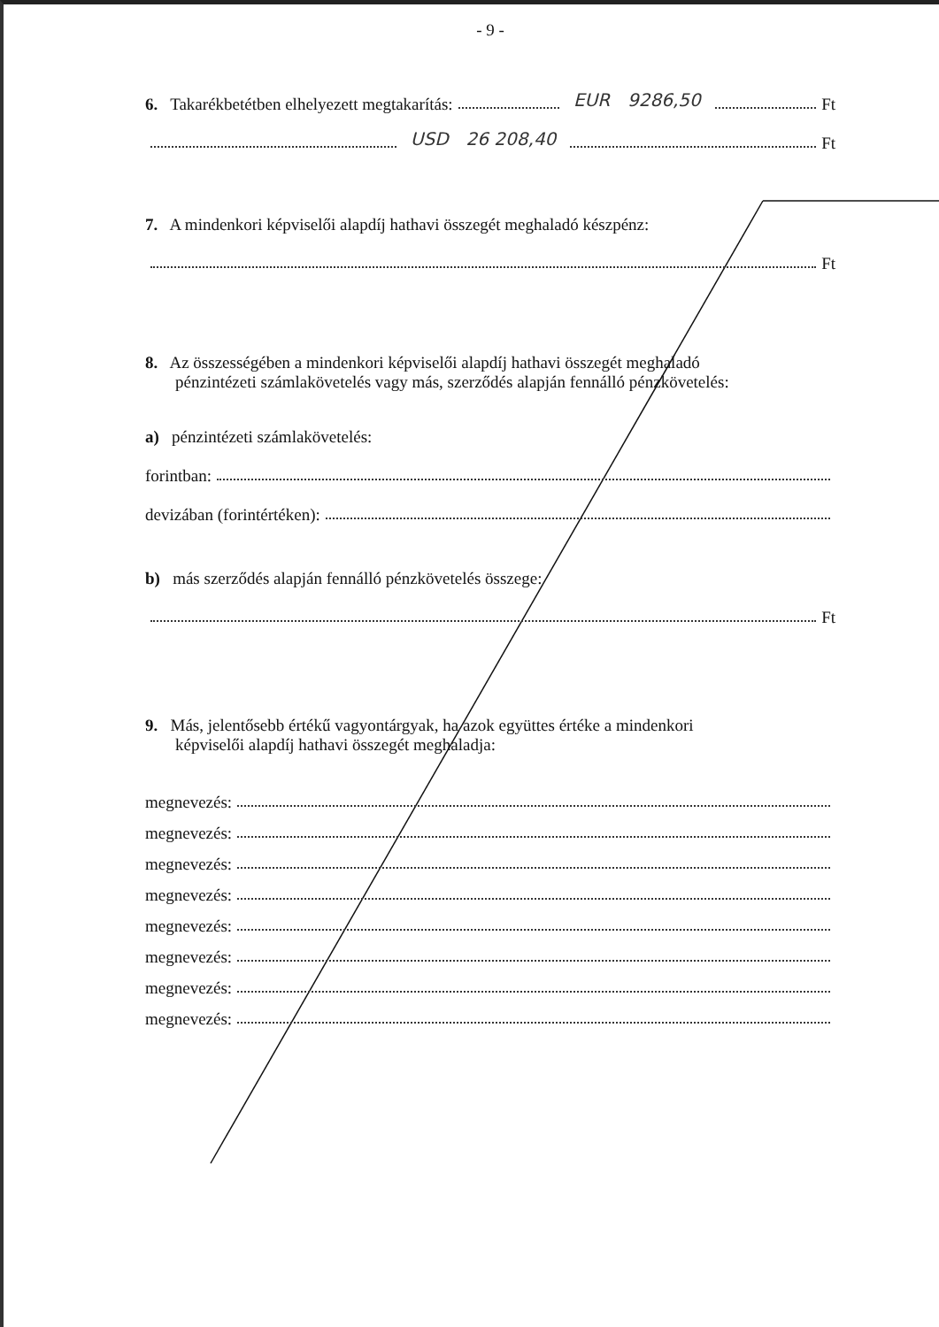- 9 -
6. Takarékbetétben elhelyezett megtakarítás: EUR 9286,50 Ft
USD 26 208,40 Ft
7. A mindenkori képviselői alapdíj hathavi összegét meghaladó készpénz:
Ft
8. Az összességében a mindenkori képviselői alapdíj hathavi összegét meghaladó
pénzintézeti számlakövetelés vagy más, szerződés alapján fennálló pénzkövetelés:
a) pénzintézeti számlakövetelés:
forintban:
devizában (forintértéken):
b) más szerződés alapján fennálló pénzkövetelés összege:
Ft
9. Más, jelentősebb értékű vagyontárgyak, ha azok együttes értéke a mindenkori
képviselői alapdíj hathavi összegét meghaladja:
megnevezés:
megnevezés:
megnevezés:
megnevezés:
megnevezés:
megnevezés:
megnevezés:
megnevezés: